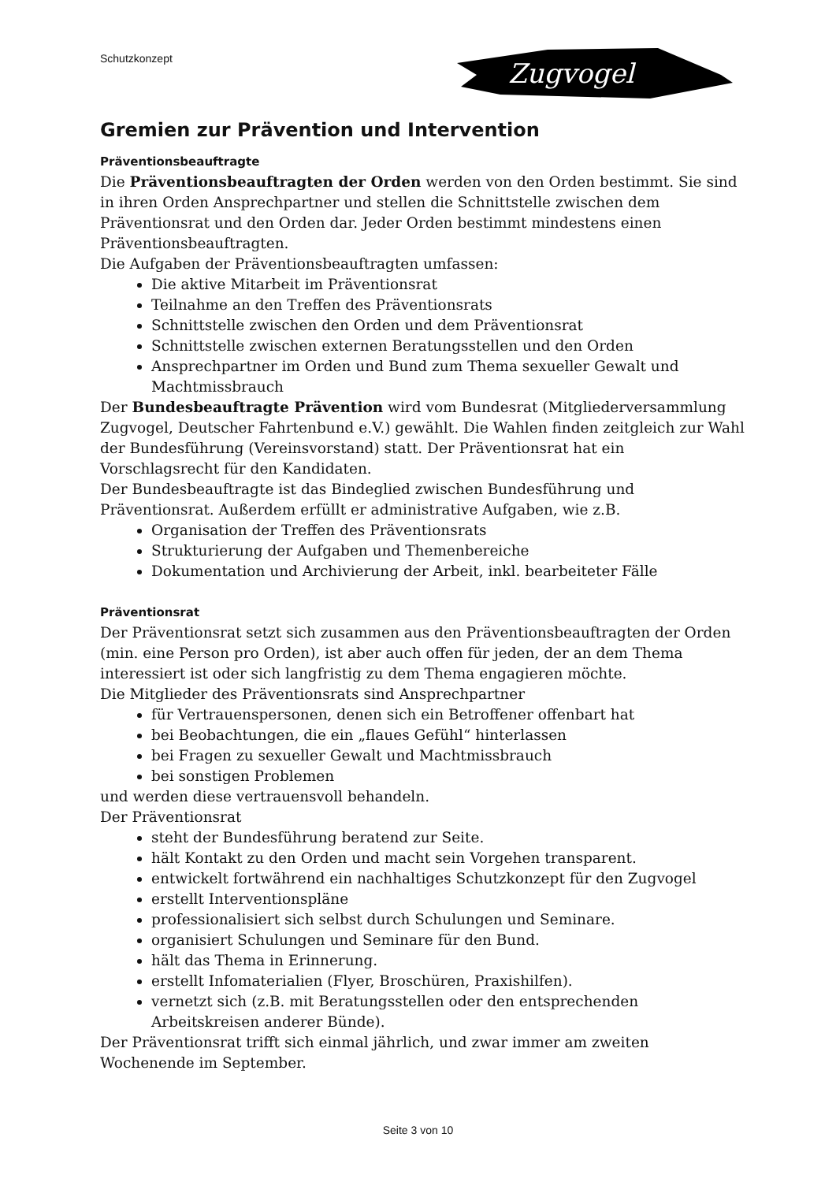Schutzkonzept
Zugvogel
Gremien zur Prävention und Intervention
Präventionsbeauftragte
Die Präventionsbeauftragten der Orden werden von den Orden bestimmt. Sie sind in ihren Orden Ansprechpartner und stellen die Schnittstelle zwischen dem Präventionsrat und den Orden dar. Jeder Orden bestimmt mindestens einen Präventionsbeauftragten.
Die Aufgaben der Präventionsbeauftragten umfassen:
Die aktive Mitarbeit im Präventionsrat
Teilnahme an den Treffen des Präventionsrats
Schnittstelle zwischen den Orden und dem Präventionsrat
Schnittstelle zwischen externen Beratungsstellen und den Orden
Ansprechpartner im Orden und Bund zum Thema sexueller Gewalt und Machtmissbrauch
Der Bundesbeauftragte Prävention wird vom Bundesrat (Mitgliederversammlung Zugvogel, Deutscher Fahrtenbund e.V.) gewählt. Die Wahlen finden zeitgleich zur Wahl der Bundesführung (Vereinsvorstand) statt. Der Präventionsrat hat ein Vorschlagsrecht für den Kandidaten.
Der Bundesbeauftragte ist das Bindeglied zwischen Bundesführung und Präventionsrat. Außerdem erfüllt er administrative Aufgaben, wie z.B.
Organisation der Treffen des Präventionsrats
Strukturierung der Aufgaben und Themenbereiche
Dokumentation und Archivierung der Arbeit, inkl. bearbeiteter Fälle
Präventionsrat
Der Präventionsrat setzt sich zusammen aus den Präventionsbeauftragten der Orden (min. eine Person pro Orden), ist aber auch offen für jeden, der an dem Thema interessiert ist oder sich langfristig zu dem Thema engagieren möchte.
Die Mitglieder des Präventionsrats sind Ansprechpartner
für Vertrauenspersonen, denen sich ein Betroffener offenbart hat
bei Beobachtungen, die ein „flaues Gefühl“ hinterlassen
bei Fragen zu sexueller Gewalt und Machtmissbrauch
bei sonstigen Problemen
und werden diese vertrauensvoll behandeln.
Der Präventionsrat
steht der Bundesführung beratend zur Seite.
hält Kontakt zu den Orden und macht sein Vorgehen transparent.
entwickelt fortwährend ein nachhaltiges Schutzkonzept für den Zugvogel
erstellt Interventionspläne
professionalisiert sich selbst durch Schulungen und Seminare.
organisiert Schulungen und Seminare für den Bund.
hält das Thema in Erinnerung.
erstellt Infomaterialien (Flyer, Broschüren, Praxishilfen).
vernetzt sich (z.B. mit Beratungsstellen oder den entsprechenden Arbeitskreisen anderer Bünde).
Der Präventionsrat trifft sich einmal jährlich, und zwar immer am zweiten Wochenende im September.
Seite 3 von 10